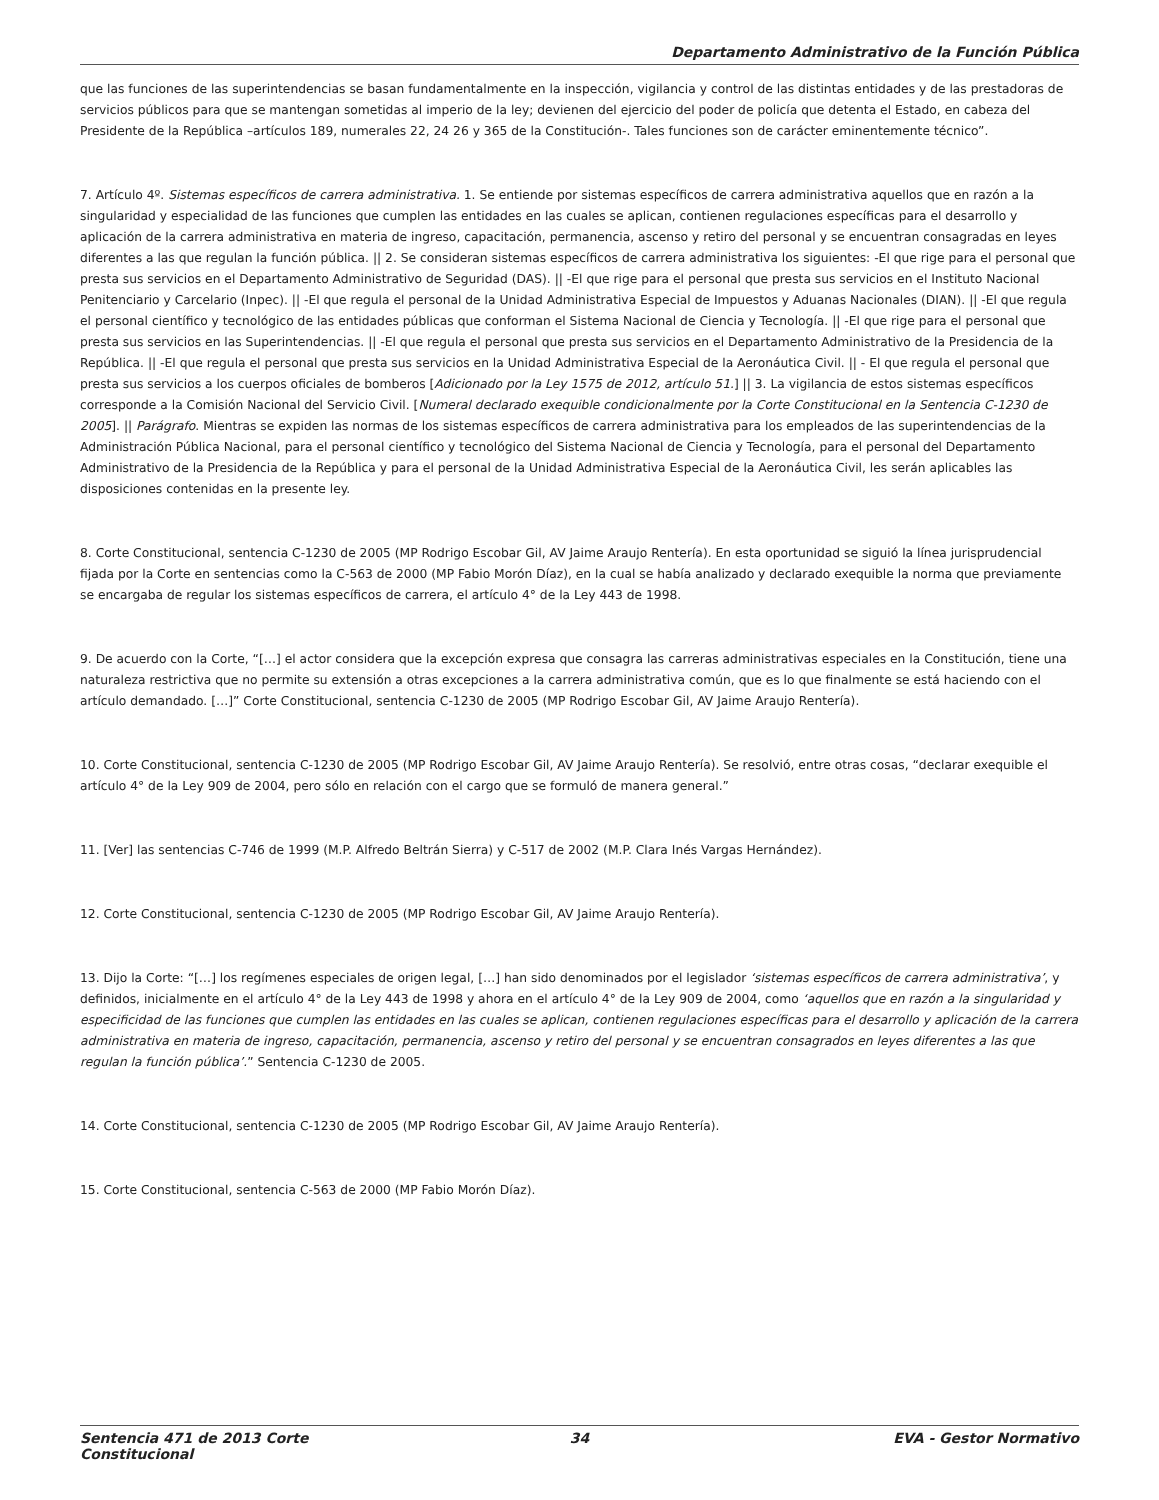Departamento Administrativo de la Función Pública
que las funciones de las superintendencias se basan fundamentalmente en la inspección, vigilancia y control de las distintas entidades y de las prestadoras de servicios públicos para que se mantengan sometidas al imperio de la ley; devienen del ejercicio del poder de policía que detenta el Estado, en cabeza del Presidente de la República –artículos 189, numerales 22, 24 26 y 365 de la Constitución-. Tales funciones son de carácter eminentemente técnico”.
7. Artículo 4º. Sistemas específicos de carrera administrativa. 1. Se entiende por sistemas específicos de carrera administrativa aquellos que en razón a la singularidad y especialidad de las funciones que cumplen las entidades en las cuales se aplican, contienen regulaciones específicas para el desarrollo y aplicación de la carrera administrativa en materia de ingreso, capacitación, permanencia, ascenso y retiro del personal y se encuentran consagradas en leyes diferentes a las que regulan la función pública. || 2. Se consideran sistemas específicos de carrera administrativa los siguientes: -El que rige para el personal que presta sus servicios en el Departamento Administrativo de Seguridad (DAS). || -El que rige para el personal que presta sus servicios en el Instituto Nacional Penitenciario y Carcelario (Inpec). || -El que regula el personal de la Unidad Administrativa Especial de Impuestos y Aduanas Nacionales (DIAN). || -El que regula el personal científico y tecnológico de las entidades públicas que conforman el Sistema Nacional de Ciencia y Tecnología. || -El que rige para el personal que presta sus servicios en las Superintendencias. || -El que regula el personal que presta sus servicios en el Departamento Administrativo de la Presidencia de la República. || -El que regula el personal que presta sus servicios en la Unidad Administrativa Especial de la Aeronáutica Civil. || - El que regula el personal que presta sus servicios a los cuerpos oficiales de bomberos [Adicionado por la Ley 1575 de 2012, artículo 51.] || 3. La vigilancia de estos sistemas específicos corresponde a la Comisión Nacional del Servicio Civil. [Numeral declarado exequible condicionalmente por la Corte Constitucional en la Sentencia C-1230 de 2005]. || Parágrafo. Mientras se expiden las normas de los sistemas específicos de carrera administrativa para los empleados de las superintendencias de la Administración Pública Nacional, para el personal científico y tecnológico del Sistema Nacional de Ciencia y Tecnología, para el personal del Departamento Administrativo de la Presidencia de la República y para el personal de la Unidad Administrativa Especial de la Aeronáutica Civil, les serán aplicables las disposiciones contenidas en la presente ley.
8. Corte Constitucional, sentencia C-1230 de 2005 (MP Rodrigo Escobar Gil, AV Jaime Araujo Rentería). En esta oportunidad se siguió la línea jurisprudencial fijada por la Corte en sentencias como la C-563 de 2000 (MP Fabio Morón Díaz), en la cual se había analizado y declarado exequible la norma que previamente se encargaba de regular los sistemas específicos de carrera, el artículo 4° de la Ley 443 de 1998.
9. De acuerdo con la Corte, “[…] el actor considera que la excepción expresa que consagra las carreras administrativas especiales en la Constitución, tiene una naturaleza restrictiva que no permite su extensión a otras excepciones a la carrera administrativa común, que es lo que finalmente se está haciendo con el artículo demandado. […]” Corte Constitucional, sentencia C-1230 de 2005 (MP Rodrigo Escobar Gil, AV Jaime Araujo Rentería).
10. Corte Constitucional, sentencia C-1230 de 2005 (MP Rodrigo Escobar Gil, AV Jaime Araujo Rentería). Se resolvió, entre otras cosas, “declarar exequible el artículo 4° de la Ley 909 de 2004, pero sólo en relación con el cargo que se formuló de manera general.”
11. [Ver] las sentencias C-746 de 1999 (M.P. Alfredo Beltrán Sierra) y C-517 de 2002 (M.P. Clara Inés Vargas Hernández).
12. Corte Constitucional, sentencia C-1230 de 2005 (MP Rodrigo Escobar Gil, AV Jaime Araujo Rentería).
13. Dijo la Corte: “[…] los regímenes especiales de origen legal, […] han sido denominados por el legislador ‘sistemas específicos de carrera administrativa’, y definidos, inicialmente en el artículo 4° de la Ley 443 de 1998 y ahora en el artículo 4° de la Ley 909 de 2004, como ‘aquellos que en razón a la singularidad y especificidad de las funciones que cumplen las entidades en las cuales se aplican, contienen regulaciones específicas para el desarrollo y aplicación de la carrera administrativa en materia de ingreso, capacitación, permanencia, ascenso y retiro del personal y se encuentran consagrados en leyes diferentes a las que regulan la función pública’.” Sentencia C-1230 de 2005.
14. Corte Constitucional, sentencia C-1230 de 2005 (MP Rodrigo Escobar Gil, AV Jaime Araujo Rentería).
15. Corte Constitucional, sentencia C-563 de 2000 (MP Fabio Morón Díaz).
Sentencia 471 de 2013 Corte Constitucional
34 EVA - Gestor Normativo